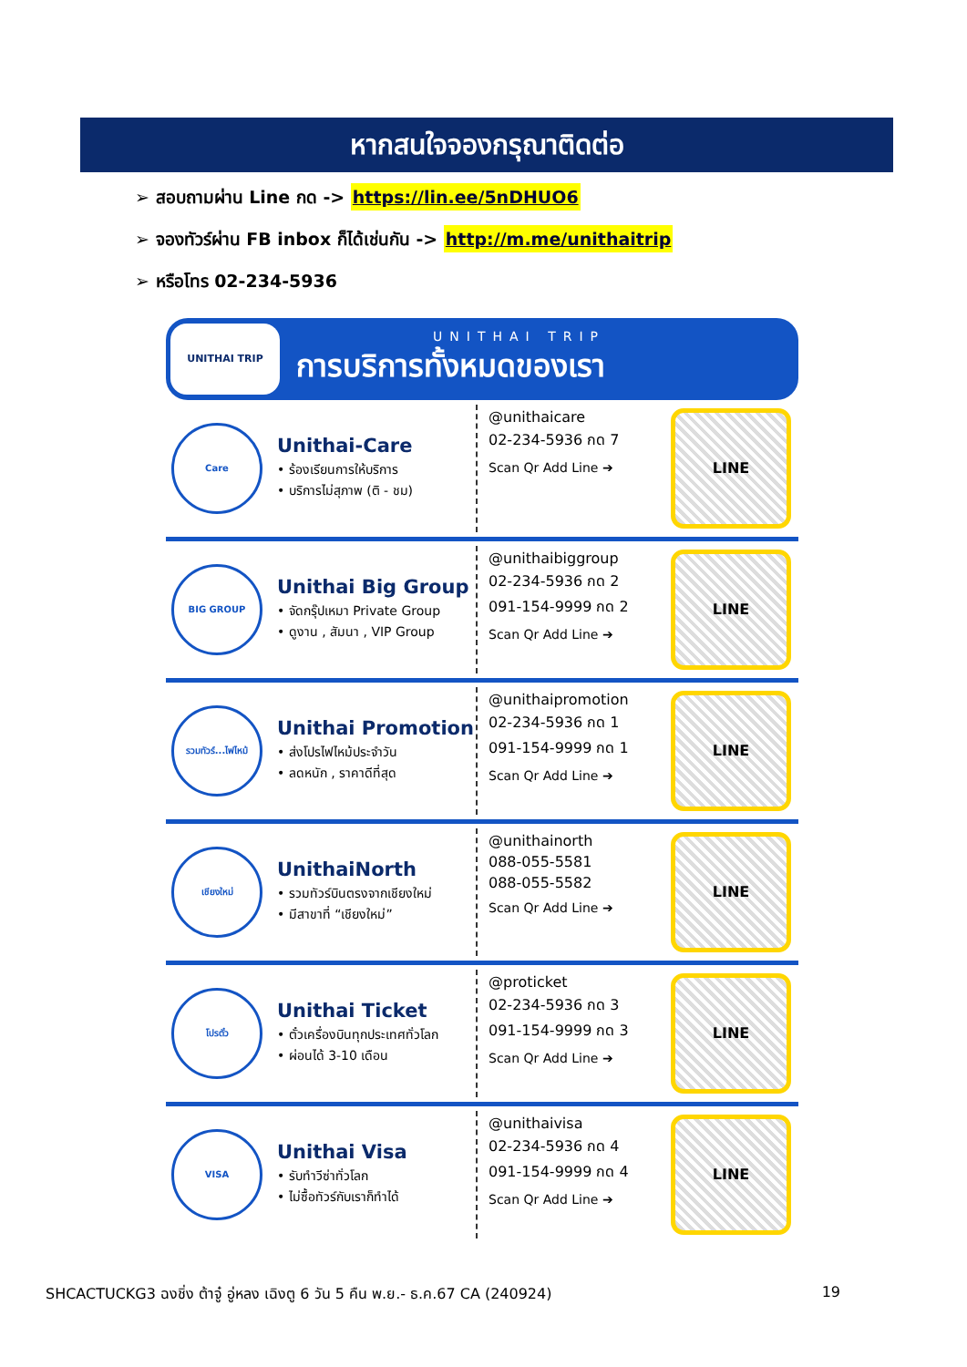หากสนใจจองกรุณาติดต่อ
➢ สอบถามผ่าน Line กด -> https://lin.ee/5nDHUO6
➢ จองทัวร์ผ่าน FB inbox ก็ได้เช่นกัน -> http://m.me/unithaitrip
➢ หรือโทร 02-234-5936
UNITHAI TRIP
UNITHAI TRIP
การบริการทั้งหมดของเรา
Care
Unithai-Care
• ร้องเรียนการให้บริการ
• บริการไม่สุภาพ (ติ - ชม)
@unithaicare
02-234-5936 กด 7
Scan Qr Add Line ➔
LINE
BIG GROUP
Unithai Big Group
• จัดกรุ๊ปเหมา Private Group
• ดูงาน , สัมนา , VIP Group
@unithaibiggroup
02-234-5936 กด 2
091-154-9999 กด 2
Scan Qr Add Line ➔
LINE
รวมทัวร์...ไฟไหม้
Unithai Promotion
• ส่งโปรไฟไหม้ประจำวัน
• ลดหนัก , ราคาดีที่สุด
@unithaipromotion
02-234-5936 กด 1
091-154-9999 กด 1
Scan Qr Add Line ➔
LINE
เชียงใหม่
UnithaiNorth
• รวมทัวร์บินตรงจากเชียงใหม่
• มีสาขาที่ “เชียงใหม่”
@unithainorth
088-055-5581
088-055-5582
Scan Qr Add Line ➔
LINE
โปรตั๋ว
Unithai Ticket
• ตั๋วเครื่องบินทุกประเทศทั่วโลก
• ผ่อนได้ 3-10 เดือน
@proticket
02-234-5936 กด 3
091-154-9999 กด 3
Scan Qr Add Line ➔
LINE
VISA
Unithai Visa
• รับทำวีซ่าทั่วโลก
• ไม่ซื้อทัวร์กับเราก็ทำได้
@unithaivisa
02-234-5936 กด 4
091-154-9999 กด 4
Scan Qr Add Line ➔
LINE
SHCACTUCKG3 ฉงชิ่ง ต้าจู๋ อู่หลง เฉิงตู 6 วัน 5 คืน พ.ย.- ธ.ค.67 CA (240924) 19